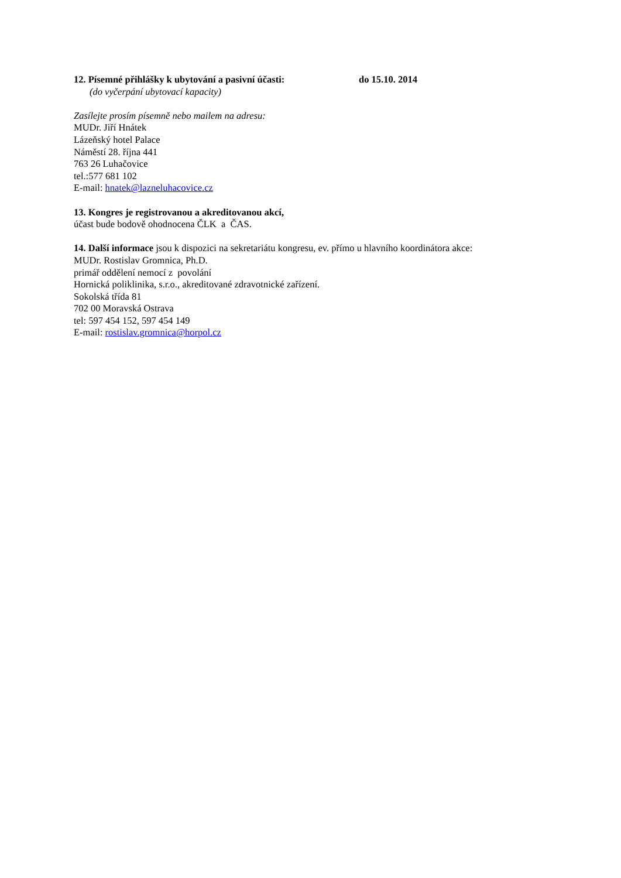12. Písemné přihlášky k ubytování a pasivní účasti: do 15.10. 2014
(do vyčerpání ubytovací kapacity)
Zasílejte prosím písemně nebo mailem na adresu:
MUDr. Jiří Hnátek
Lázeňský hotel Palace
Náměstí 28. října 441
763 26 Luhačovice
tel.:577 681 102
E-mail: hnatek@lazneluhacovice.cz
13. Kongres je registrovanou a akreditovanou akcí,
účast bude bodově ohodnocena ČLK a ČAS.
14. Další informace jsou k dispozici na sekretariátu kongresu, ev. přímo u hlavního koordinátora akce:
MUDr. Rostislav Gromnica, Ph.D.
primář oddělení nemocí z povolání
Hornická poliklinika, s.r.o., akreditované zdravotnické zařízení.
Sokolská třída 81
702 00 Moravská Ostrava
tel: 597 454 152, 597 454 149
E-mail: rostislav.gromnica@horpol.cz